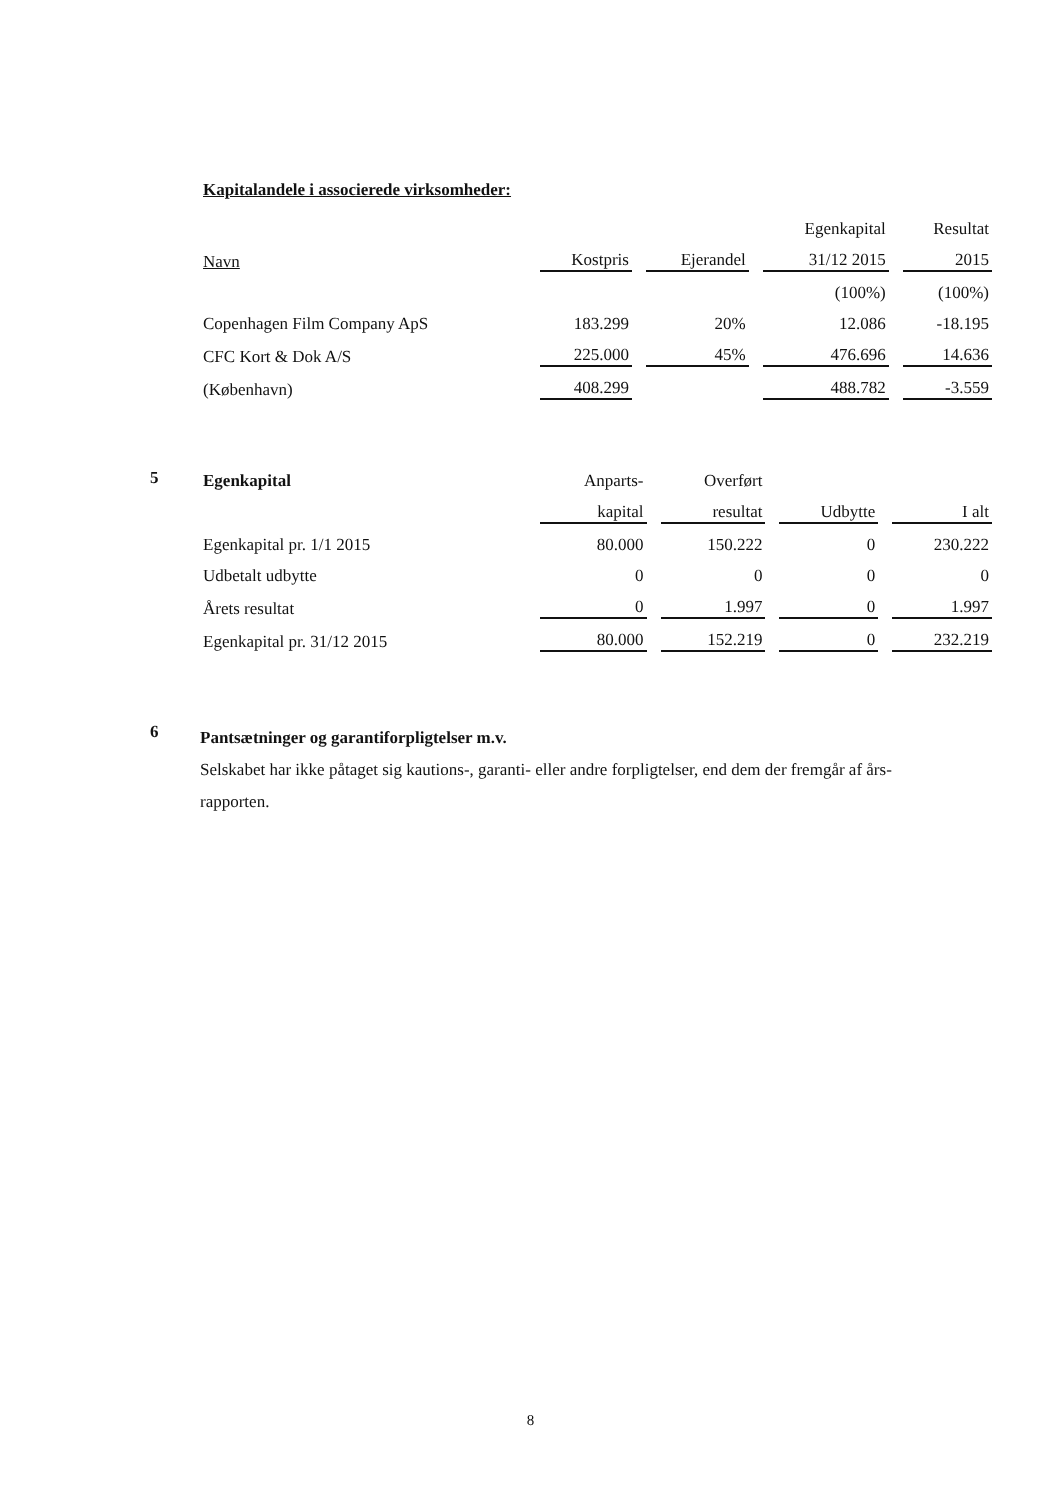Kapitalandele i associerede virksomheder:
| | | | Egenkapital | Resultat |
| --- | --- | --- | --- | --- |
| Navn | Kostpris | Ejerandel | 31/12 2015 | 2015 |
| | | | (100%) | (100%) |
| Copenhagen Film Company ApS | 183.299 | 20% | 12.086 | -18.195 |
| CFC Kort & Dok A/S | 225.000 | 45% | 476.696 | 14.636 |
| (København) | 408.299 | | 488.782 | -3.559 |
5
| Egenkapital | Anparts- | Overført | | |
| | kapital | resultat | Udbytte | I alt |
| Egenkapital pr. 1/1 2015 | 80.000 | 150.222 | 0 | 230.222 |
| Udbetalt udbytte | 0 | 0 | 0 | 0 |
| Årets resultat | 0 | 1.997 | 0 | 1.997 |
| Egenkapital pr. 31/12 2015 | 80.000 | 152.219 | 0 | 232.219 |
6
Pantsætninger og garantiforpligtelser m.v.
Selskabet har ikke påtaget sig kautions-, garanti- eller andre forpligtelser, end dem der fremgår af års-
rapporten.
8